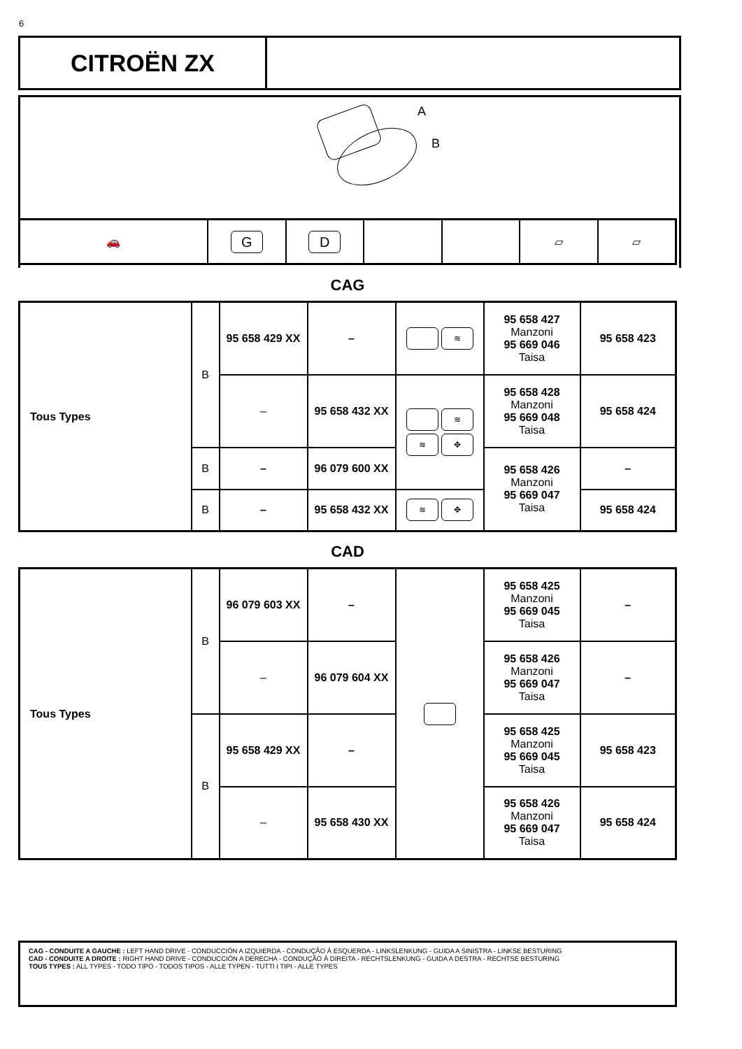6
CITROËN ZX
A
B
| 🚗 | G | D | | | ▱ | ▱ |
CAG
| Tous Types | B | 95 658 429 XX | – | ≋ | 95 658 427 Manzoni 95 669 046 Taisa | 95 658 423 |
| | | – | 95 658 432 XX | ≋ ≋ ✥ | 95 658 428 Manzoni 95 669 048 Taisa | 95 658 424 |
| | B | – | 96 079 600 XX | | 95 658 426 Manzoni 95 669 047 Taisa | – |
| | B | – | 95 658 432 XX | ≋ ✥ | | 95 658 424 |
CAD
| Tous Types | B | 96 079 603 XX | – | | 95 658 425 Manzoni 95 669 045 Taisa | – |
| | | – | 96 079 604 XX | | 95 658 426 Manzoni 95 669 047 Taisa | – |
| | B | 95 658 429 XX | – | | 95 658 425 Manzoni 95 669 045 Taisa | 95 658 423 |
| | | – | 95 658 430 XX | | 95 658 426 Manzoni 95 669 047 Taisa | 95 658 424 |
CAG - CONDUITE A GAUCHE : LEFT HAND DRIVE - CONDUCCIÓN A IZQUIERDA - CONDUÇÃO À ESQUERDA - LINKSLENKUNG - GUIDA A SINISTRA - LINKSE BESTURING
CAD - CONDUITE A DROITE : RIGHT HAND DRIVE - CONDUCCIÓN A DERECHA - CONDUÇÃO À DIREITA - RECHTSLENKUNG - GUIDA A DESTRA - RECHTSE BESTURING
TOUS TYPES : ALL TYPES - TODO TIPO - TODOS TIPOS - ALLE TYPEN - TUTTI I TIPI - ALLE TYPES